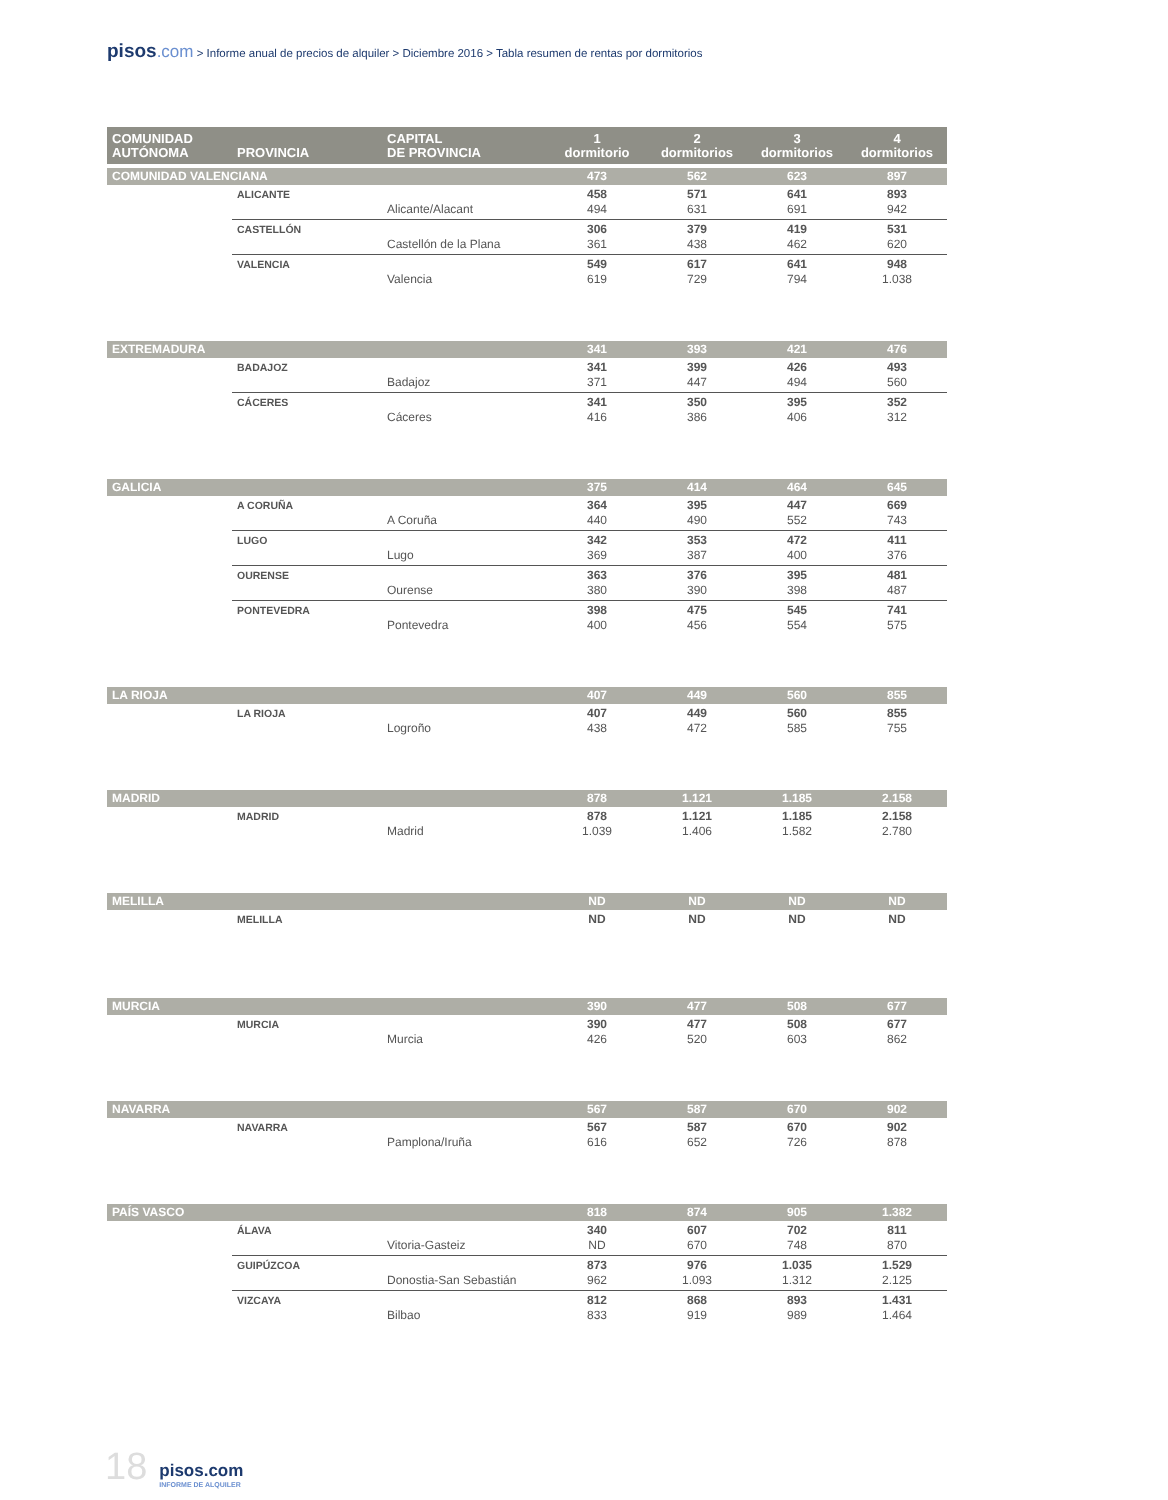pisos.com > Informe anual de precios de alquiler > Diciembre 2016 > Tabla resumen de rentas por dormitorios
| COMUNIDAD AUTÓNOMA | PROVINCIA | CAPITAL DE PROVINCIA | 1 dormitorio | 2 dormitorios | 3 dormitorios | 4 dormitorios |
| --- | --- | --- | --- | --- | --- | --- |
| COMUNIDAD VALENCIANA | | | 473 | 562 | 623 | 897 |
| | ALICANTE | Alicante/Alacant | 458 494 | 571 631 | 641 691 | 893 942 |
| | CASTELLÓN | Castellón de la Plana | 306 361 | 379 438 | 419 462 | 531 620 |
| | VALENCIA | Valencia | 549 619 | 617 729 | 641 794 | 948 1.038 |
| EXTREMADURA | | | 341 | 393 | 421 | 476 |
| | BADAJOZ | Badajoz | 341 371 | 399 447 | 426 494 | 493 560 |
| | CÁCERES | Cáceres | 341 416 | 350 386 | 395 406 | 352 312 |
| GALICIA | | | 375 | 414 | 464 | 645 |
| | A CORUÑA | A Coruña | 364 440 | 395 490 | 447 552 | 669 743 |
| | LUGO | Lugo | 342 369 | 353 387 | 472 400 | 411 376 |
| | OURENSE | Ourense | 363 380 | 376 390 | 395 398 | 481 487 |
| | PONTEVEDRA | Pontevedra | 398 400 | 475 456 | 545 554 | 741 575 |
| LA RIOJA | | | 407 | 449 | 560 | 855 |
| | LA RIOJA | Logroño | 407 438 | 449 472 | 560 585 | 855 755 |
| MADRID | | | 878 | 1.121 | 1.185 | 2.158 |
| | MADRID | Madrid | 878 1.039 | 1.121 1.406 | 1.185 1.582 | 2.158 2.780 |
| MELILLA | | | ND | ND | ND | ND |
| | MELILLA | | ND | ND | ND | ND |
| MURCIA | | | 390 | 477 | 508 | 677 |
| | MURCIA | Murcia | 390 426 | 477 520 | 508 603 | 677 862 |
| NAVARRA | | | 567 | 587 | 670 | 902 |
| | NAVARRA | Pamplona/Iruña | 567 616 | 587 652 | 670 726 | 902 878 |
| PAÍS VASCO | | | 818 | 874 | 905 | 1.382 |
| | ÁLAVA | Vitoria-Gasteiz | 340 ND | 607 670 | 702 748 | 811 870 |
| | GUIPÚZCOA | Donostia-San Sebastián | 873 962 | 976 1.093 | 1.035 1.312 | 1.529 2.125 |
| | VIZCAYA | Bilbao | 812 833 | 868 919 | 893 989 | 1.431 1.464 |
18 pisos.com
INFORME DE ALQUILER